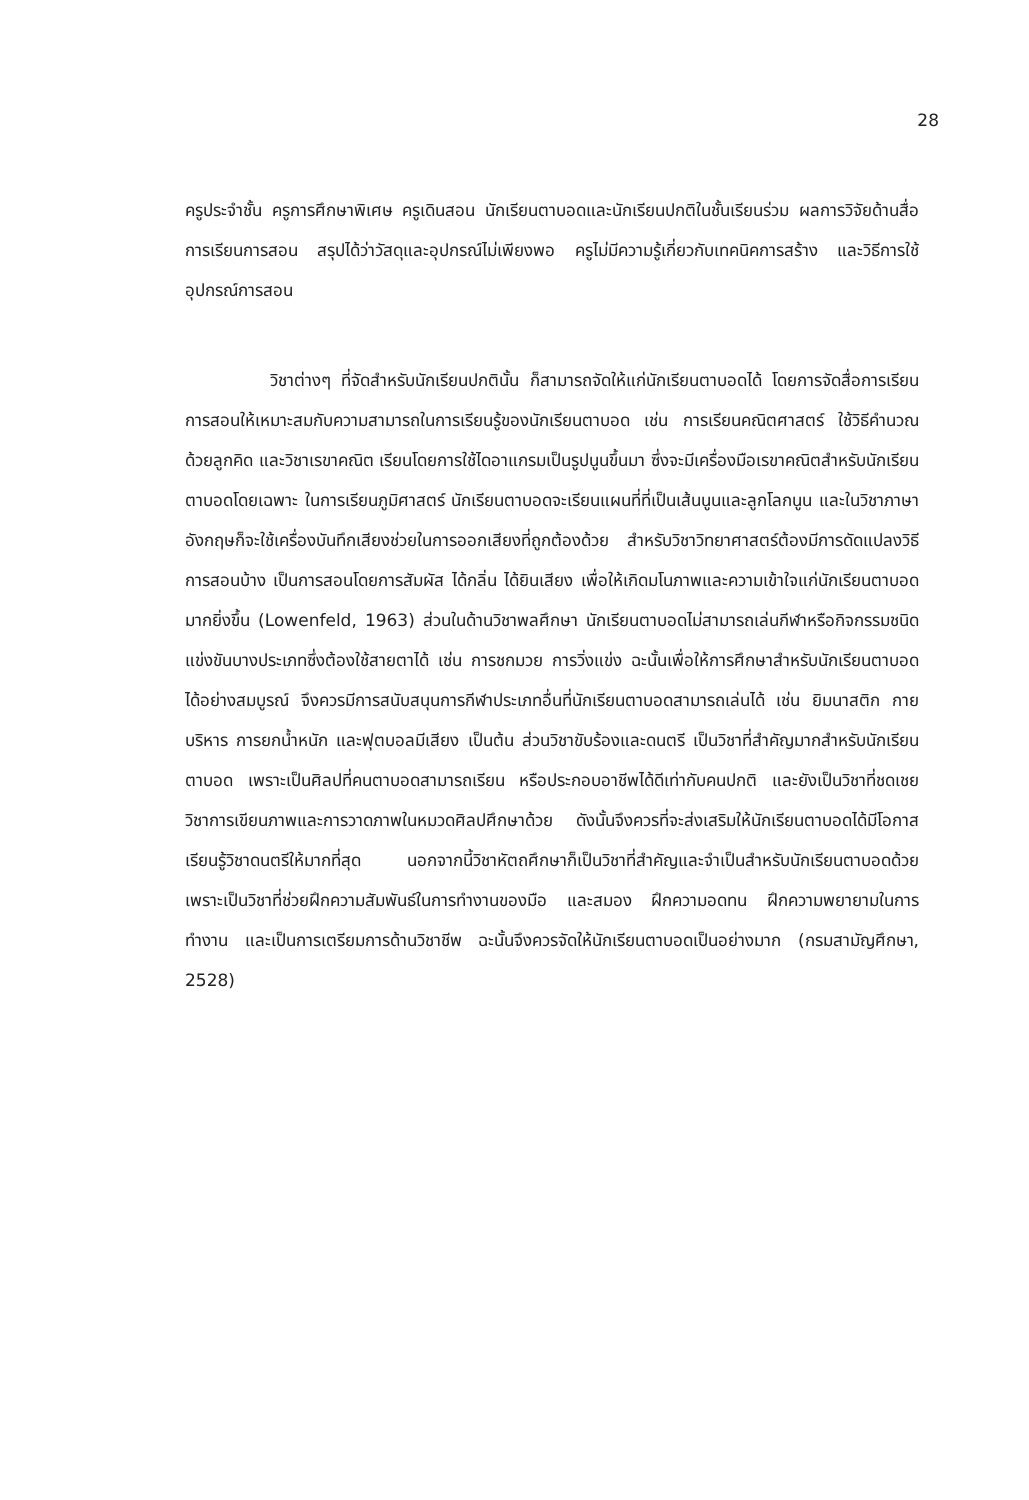28
ครูประจำชั้น ครูการศึกษาพิเศษ ครูเดินสอน นักเรียนตาบอดและนักเรียนปกติในชั้นเรียนร่วม ผลการวิจัยด้านสื่อการเรียนการสอน สรุปได้ว่าวัสดุและอุปกรณ์ไม่เพียงพอ ครูไม่มีความรู้เกี่ยวกับเทคนิคการสร้าง และวิธีการใช้อุปกรณ์การสอน
วิชาต่างๆ ที่จัดสำหรับนักเรียนปกตินั้น ก็สามารถจัดให้แก่นักเรียนตาบอดได้ โดยการจัดสื่อการเรียนการสอนให้เหมาะสมกับความสามารถในการเรียนรู้ของนักเรียนตาบอด เช่น การเรียนคณิตศาสตร์ ใช้วิธีคำนวณด้วยลูกคิด และวิชาเรขาคณิต เรียนโดยการใช้ไดอาแกรมเป็นรูปนูนขึ้นมา ซึ่งจะมีเครื่องมือเรขาคณิตสำหรับนักเรียนตาบอดโดยเฉพาะ ในการเรียนภูมิศาสตร์ นักเรียนตาบอดจะเรียนแผนที่ที่เป็นเส้นนูนและลูกโลกนูน และในวิชาภาษาอังกฤษก็จะใช้เครื่องบันทึกเสียงช่วยในการออกเสียงที่ถูกต้องด้วย สำหรับวิชาวิทยาศาสตร์ต้องมีการดัดแปลงวิธีการสอนบ้าง เป็นการสอนโดยการสัมผัส ได้กลิ่น ได้ยินเสียง เพื่อให้เกิดมโนภาพและความเข้าใจแก่นักเรียนตาบอดมากยิ่งขึ้น (Lowenfeld, 1963) ส่วนในด้านวิชาพลศึกษา นักเรียนตาบอดไม่สามารถเล่นกีฬาหรือกิจกรรมชนิดแข่งขันบางประเภทซึ่งต้องใช้สายตาได้ เช่น การชกมวย การวิ่งแข่ง ฉะนั้นเพื่อให้การศึกษาสำหรับนักเรียนตาบอดได้อย่างสมบูรณ์ จึงควรมีการสนับสนุนการกีฬาประเภทอื่นที่นักเรียนตาบอดสามารถเล่นได้ เช่น ยิมนาสติก กายบริหาร การยกน้ำหนัก และฟุตบอลมีเสียง เป็นต้น ส่วนวิชาขับร้องและดนตรี เป็นวิชาที่สำคัญมากสำหรับนักเรียนตาบอด เพราะเป็นศิลปที่คนตาบอดสามารถเรียน หรือประกอบอาชีพได้ดีเท่ากับคนปกติ และยังเป็นวิชาที่ชดเชยวิชาการเขียนภาพและการวาดภาพในหมวดศิลปศึกษาด้วย ดังนั้นจึงควรที่จะส่งเสริมให้นักเรียนตาบอดได้มีโอกาสเรียนรู้วิชาดนตรีให้มากที่สุด นอกจากนี้วิชาหัตถศึกษาก็เป็นวิชาที่สำคัญและจำเป็นสำหรับนักเรียนตาบอดด้วย เพราะเป็นวิชาที่ช่วยฝึกความสัมพันธ์ในการทำงานของมือ และสมอง ฝึกความอดทน ฝึกความพยายามในการทำงาน และเป็นการเตรียมการด้านวิชาชีพ ฉะนั้นจึงควรจัดให้นักเรียนตาบอดเป็นอย่างมาก (กรมสามัญศึกษา, 2528)